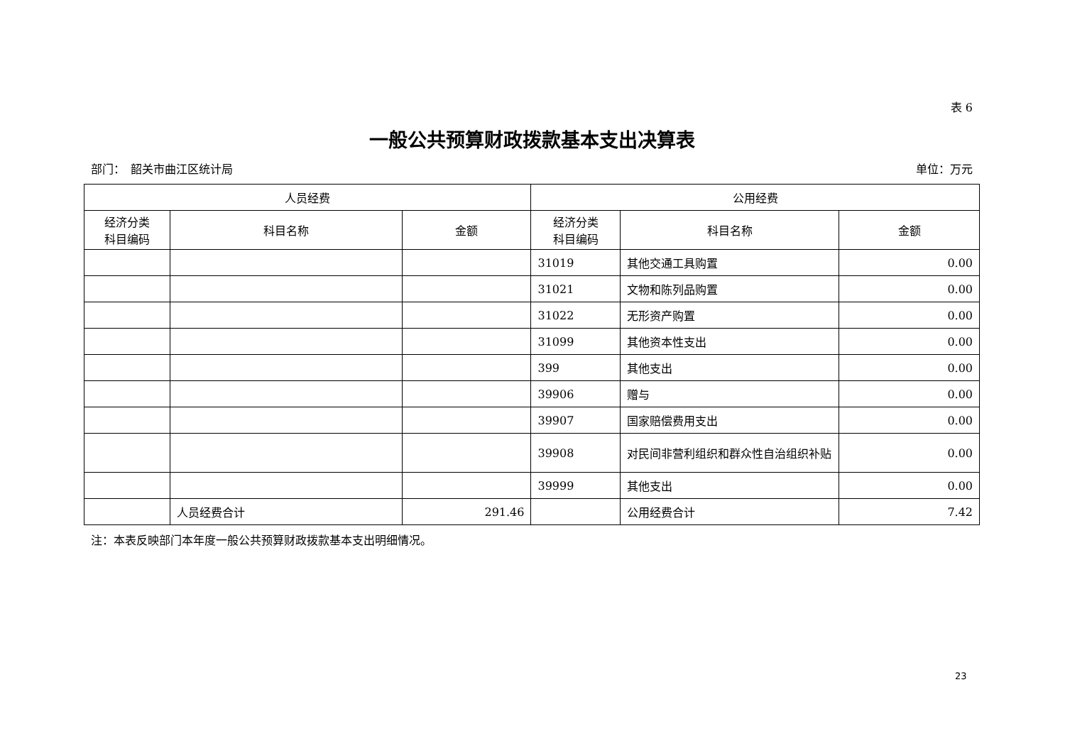表 6
一般公共预算财政拨款基本支出决算表
部门：　韶关市曲江区统计局 单位：万元
| 人员经费 | | | 公用经费 | | |
| --- | --- | --- | --- | --- | --- |
| 经济分类 科目编码 | 科目名称 | 金额 | 经济分类 科目编码 | 科目名称 | 金额 |
| | | | 31019 | 其他交通工具购置 | 0.00 |
| | | | 31021 | 文物和陈列品购置 | 0.00 |
| | | | 31022 | 无形资产购置 | 0.00 |
| | | | 31099 | 其他资本性支出 | 0.00 |
| | | | 399 | 其他支出 | 0.00 |
| | | | 39906 | 赠与 | 0.00 |
| | | | 39907 | 国家赔偿费用支出 | 0.00 |
| | | | 39908 | 对民间非营利组织和群众性自治组织补贴 | 0.00 |
| | | | 39999 | 其他支出 | 0.00 |
| | 人员经费合计 | 291.46 | | 公用经费合计 | 7.42 |
注：本表反映部门本年度一般公共预算财政拨款基本支出明细情况。
23